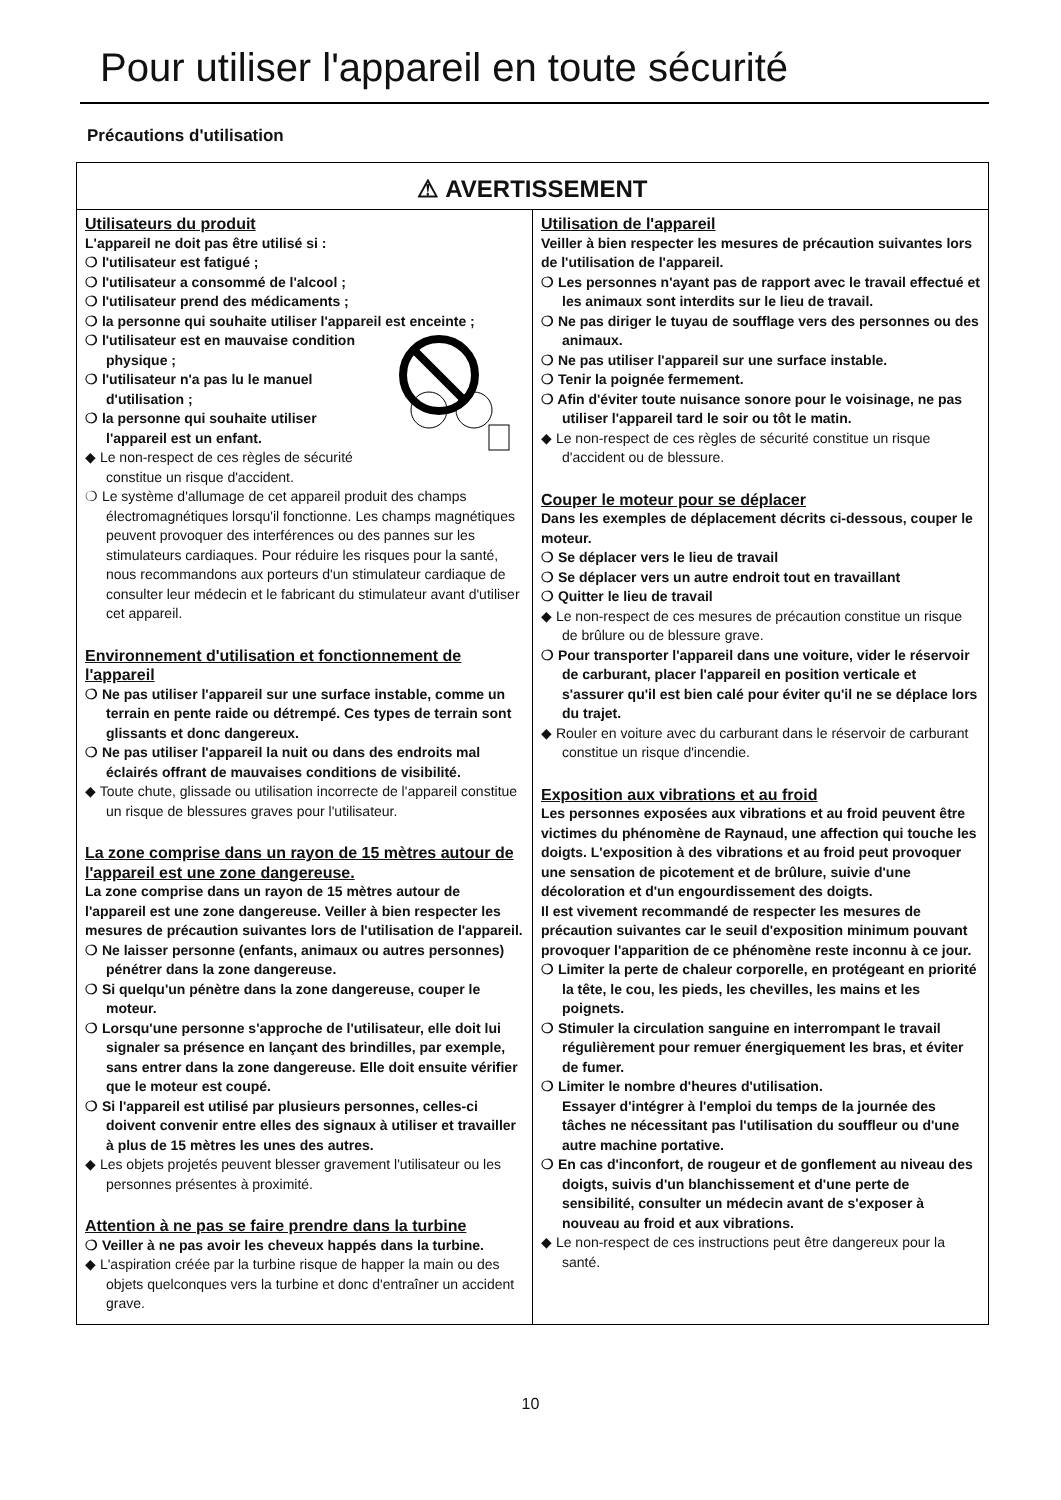Pour utiliser l'appareil en toute sécurité
Précautions d'utilisation
⚠ AVERTISSEMENT
Utilisateurs du produit
L'appareil ne doit pas être utilisé si :
❍ l'utilisateur est fatigué ;
❍ l'utilisateur a consommé de l'alcool ;
❍ l'utilisateur prend des médicaments ;
❍ la personne qui souhaite utiliser l'appareil est enceinte ;
❍ l'utilisateur est en mauvaise condition physique ;
❍ l'utilisateur n'a pas lu le manuel d'utilisation ;
❍ la personne qui souhaite utiliser l'appareil est un enfant.
◆ Le non-respect de ces règles de sécurité constitue un risque d'accident.
❍ Le système d'allumage de cet appareil produit des champs électromagnétiques lorsqu'il fonctionne. Les champs magnétiques peuvent provoquer des interférences ou des pannes sur les stimulateurs cardiaques. Pour réduire les risques pour la santé, nous recommandons aux porteurs d'un stimulateur cardiaque de consulter leur médecin et le fabricant du stimulateur avant d'utiliser cet appareil.
Environnement d'utilisation et fonctionnement de l'appareil
❍ Ne pas utiliser l'appareil sur une surface instable, comme un terrain en pente raide ou détrempé. Ces types de terrain sont glissants et donc dangereux.
❍ Ne pas utiliser l'appareil la nuit ou dans des endroits mal éclairés offrant de mauvaises conditions de visibilité.
◆ Toute chute, glissade ou utilisation incorrecte de l'appareil constitue un risque de blessures graves pour l'utilisateur.
La zone comprise dans un rayon de 15 mètres autour de l'appareil est une zone dangereuse.
La zone comprise dans un rayon de 15 mètres autour de l'appareil est une zone dangereuse. Veiller à bien respecter les mesures de précaution suivantes lors de l'utilisation de l'appareil.
❍ Ne laisser personne (enfants, animaux ou autres personnes) pénétrer dans la zone dangereuse.
❍ Si quelqu'un pénètre dans la zone dangereuse, couper le moteur.
❍ Lorsqu'une personne s'approche de l'utilisateur, elle doit lui signaler sa présence en lançant des brindilles, par exemple, sans entrer dans la zone dangereuse. Elle doit ensuite vérifier que le moteur est coupé.
❍ Si l'appareil est utilisé par plusieurs personnes, celles-ci doivent convenir entre elles des signaux à utiliser et travailler à plus de 15 mètres les unes des autres.
◆ Les objets projetés peuvent blesser gravement l'utilisateur ou les personnes présentes à proximité.
Attention à ne pas se faire prendre dans la turbine
❍ Veiller à ne pas avoir les cheveux happés dans la turbine.
◆ L'aspiration créée par la turbine risque de happer la main ou des objets quelconques vers la turbine et donc d'entraîner un accident grave.
Utilisation de l'appareil
Veiller à bien respecter les mesures de précaution suivantes lors de l'utilisation de l'appareil.
❍ Les personnes n'ayant pas de rapport avec le travail effectué et les animaux sont interdits sur le lieu de travail.
❍ Ne pas diriger le tuyau de soufflage vers des personnes ou des animaux.
❍ Ne pas utiliser l'appareil sur une surface instable.
❍ Tenir la poignée fermement.
❍ Afin d'éviter toute nuisance sonore pour le voisinage, ne pas utiliser l'appareil tard le soir ou tôt le matin.
◆ Le non-respect de ces règles de sécurité constitue un risque d'accident ou de blessure.
Couper le moteur pour se déplacer
Dans les exemples de déplacement décrits ci-dessous, couper le moteur.
❍ Se déplacer vers le lieu de travail
❍ Se déplacer vers un autre endroit tout en travaillant
❍ Quitter le lieu de travail
◆ Le non-respect de ces mesures de précaution constitue un risque de brûlure ou de blessure grave.
❍ Pour transporter l'appareil dans une voiture, vider le réservoir de carburant, placer l'appareil en position verticale et s'assurer qu'il est bien calé pour éviter qu'il ne se déplace lors du trajet.
◆ Rouler en voiture avec du carburant dans le réservoir de carburant constitue un risque d'incendie.
Exposition aux vibrations et au froid
Les personnes exposées aux vibrations et au froid peuvent être victimes du phénomène de Raynaud, une affection qui touche les doigts. L'exposition à des vibrations et au froid peut provoquer une sensation de picotement et de brûlure, suivie d'une décoloration et d'un engourdissement des doigts.
Il est vivement recommandé de respecter les mesures de précaution suivantes car le seuil d'exposition minimum pouvant provoquer l'apparition de ce phénomène reste inconnu à ce jour.
❍ Limiter la perte de chaleur corporelle, en protégeant en priorité la tête, le cou, les pieds, les chevilles, les mains et les poignets.
❍ Stimuler la circulation sanguine en interrompant le travail régulièrement pour remuer énergiquement les bras, et éviter de fumer.
❍ Limiter le nombre d'heures d'utilisation.
Essayer d'intégrer à l'emploi du temps de la journée des tâches ne nécessitant pas l'utilisation du souffleur ou d'une autre machine portative.
❍ En cas d'inconfort, de rougeur et de gonflement au niveau des doigts, suivis d'un blanchissement et d'une perte de sensibilité, consulter un médecin avant de s'exposer à nouveau au froid et aux vibrations.
◆ Le non-respect de ces instructions peut être dangereux pour la santé.
10